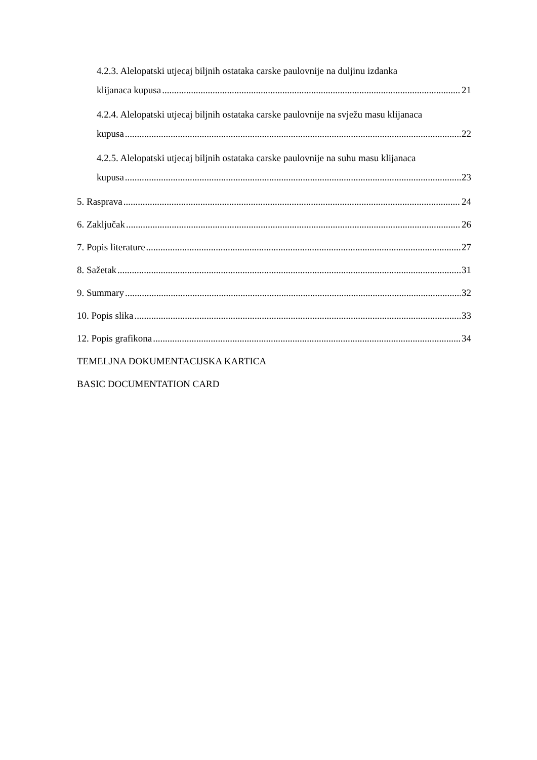4.2.3. Alelopatski utjecaj biljnih ostataka carske paulovnije na duljinu izdanka
klijanaca kupusa 21
4.2.4. Alelopatski utjecaj biljnih ostataka carske paulovnije na svježu masu klijanaca
kupusa 22
4.2.5. Alelopatski utjecaj biljnih ostataka carske paulovnije na suhu masu klijanaca
kupusa 23
5. Rasprava 24
6. Zaključak 26
7. Popis literature 27
8. Sažetak 31
9. Summary 32
10. Popis slika 33
12. Popis grafikona 34
TEMELJNA DOKUMENTACIJSKA KARTICA
BASIC DOCUMENTATION CARD